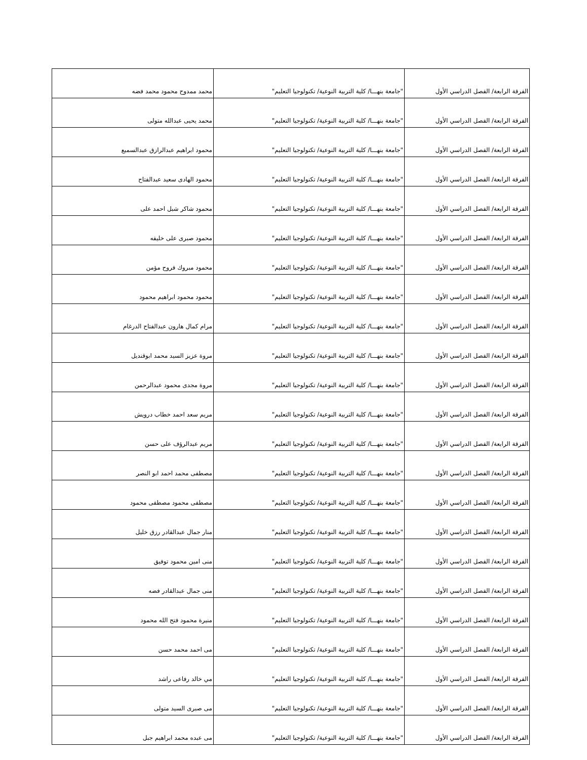| الفرقة الرابعة/ الفصل الدراسي الأول | "جامعة بنهـــا/ كلية التربية النوعية/ تكنولوجيا التعليم" | محمد ممدوح محمود محمد فضه |
| الفرقة الرابعة/ الفصل الدراسي الأول | "جامعة بنهـــا/ كلية التربية النوعية/ تكنولوجيا التعليم" | محمد يحيى عبدالله متولى |
| الفرقة الرابعة/ الفصل الدراسي الأول | "جامعة بنهـــا/ كلية التربية النوعية/ تكنولوجيا التعليم" | محمود ابراهيم عبدالرازق عبدالسميع |
| الفرقة الرابعة/ الفصل الدراسي الأول | "جامعة بنهـــا/ كلية التربية النوعية/ تكنولوجيا التعليم" | محمود الهادى سعيد عبدالفتاح |
| الفرقة الرابعة/ الفصل الدراسي الأول | "جامعة بنهـــا/ كلية التربية النوعية/ تكنولوجيا التعليم" | محمود شاكر شبل احمد على |
| الفرقة الرابعة/ الفصل الدراسي الأول | "جامعة بنهـــا/ كلية التربية النوعية/ تكنولوجيا التعليم" | محمود صبرى على خليفه |
| الفرقة الرابعة/ الفصل الدراسي الأول | "جامعة بنهـــا/ كلية التربية النوعية/ تكنولوجيا التعليم" | محمود مبروك فروح مؤمن |
| الفرقة الرابعة/ الفصل الدراسي الأول | "جامعة بنهـــا/ كلية التربية النوعية/ تكنولوجيا التعليم" | محمود محمود ابراهيم محمود |
| الفرقة الرابعة/ الفصل الدراسي الأول | "جامعة بنهـــا/ كلية التربية النوعية/ تكنولوجيا التعليم" | مرام كمال هارون عبدالفتاح الدرغام |
| الفرقة الرابعة/ الفصل الدراسي الأول | "جامعة بنهـــا/ كلية التربية النوعية/ تكنولوجيا التعليم" | مروة عزيز السيد محمد ابوقنديل |
| الفرقة الرابعة/ الفصل الدراسي الأول | "جامعة بنهـــا/ كلية التربية النوعية/ تكنولوجيا التعليم" | مروة مجدى محمود عبدالرحمن |
| الفرقة الرابعة/ الفصل الدراسي الأول | "جامعة بنهـــا/ كلية التربية النوعية/ تكنولوجيا التعليم" | مريم سعد احمد خطاب درويش |
| الفرقة الرابعة/ الفصل الدراسي الأول | "جامعة بنهـــا/ كلية التربية النوعية/ تكنولوجيا التعليم" | مريم عبدالرؤف على حسن |
| الفرقة الرابعة/ الفصل الدراسي الأول | "جامعة بنهـــا/ كلية التربية النوعية/ تكنولوجيا التعليم" | مصطفى محمد احمد ابو النصر |
| الفرقة الرابعة/ الفصل الدراسي الأول | "جامعة بنهـــا/ كلية التربية النوعية/ تكنولوجيا التعليم" | مصطفى محمود مصطفى محمود |
| الفرقة الرابعة/ الفصل الدراسي الأول | "جامعة بنهـــا/ كلية التربية النوعية/ تكنولوجيا التعليم" | منار جمال عبدالقادر رزق خليل |
| الفرقة الرابعة/ الفصل الدراسي الأول | "جامعة بنهـــا/ كلية التربية النوعية/ تكنولوجيا التعليم" | منى امين محمود توفيق |
| الفرقة الرابعة/ الفصل الدراسي الأول | "جامعة بنهـــا/ كلية التربية النوعية/ تكنولوجيا التعليم" | منى جمال عبدالقادر فضه |
| الفرقة الرابعة/ الفصل الدراسي الأول | "جامعة بنهـــا/ كلية التربية النوعية/ تكنولوجيا التعليم" | منيرة محمود فتح الله محمود |
| الفرقة الرابعة/ الفصل الدراسي الأول | "جامعة بنهـــا/ كلية التربية النوعية/ تكنولوجيا التعليم" | مى احمد محمد حسن |
| الفرقة الرابعة/ الفصل الدراسي الأول | "جامعة بنهـــا/ كلية التربية النوعية/ تكنولوجيا التعليم" | مي خالد رفاعى راشد |
| الفرقة الرابعة/ الفصل الدراسي الأول | "جامعة بنهـــا/ كلية التربية النوعية/ تكنولوجيا التعليم" | مى صبرى السيد متولى |
| الفرقة الرابعة/ الفصل الدراسي الأول | "جامعة بنهـــا/ كلية التربية النوعية/ تكنولوجيا التعليم" | مى عبده محمد ابراهيم جبل |